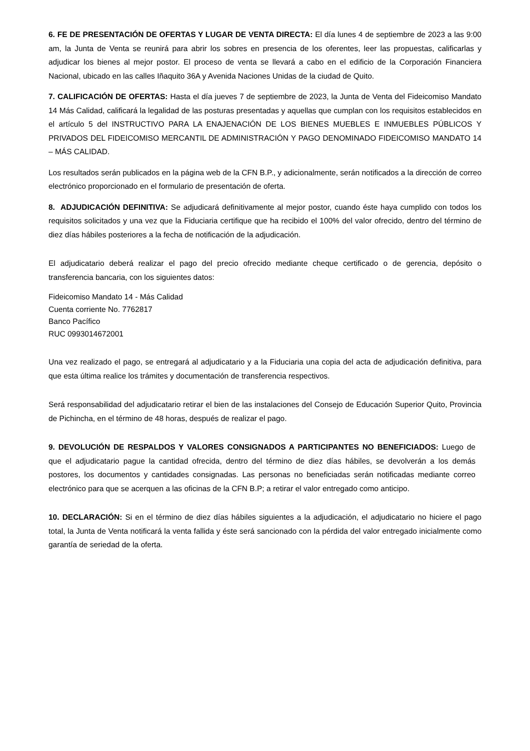6. FE DE PRESENTACIÓN DE OFERTAS Y LUGAR DE VENTA DIRECTA: El día lunes 4 de septiembre de 2023 a las 9:00 am, la Junta de Venta se reunirá para abrir los sobres en presencia de los oferentes, leer las propuestas, calificarlas y adjudicar los bienes al mejor postor. El proceso de venta se llevará a cabo en el edificio de la Corporación Financiera Nacional, ubicado en las calles Iñaquito 36A y Avenida Naciones Unidas de la ciudad de Quito.
7. CALIFICACIÓN DE OFERTAS: Hasta el día jueves 7 de septiembre de 2023, la Junta de Venta del Fideicomiso Mandato 14 Más Calidad, calificará la legalidad de las posturas presentadas y aquellas que cumplan con los requisitos establecidos en el artículo 5 del INSTRUCTIVO PARA LA ENAJENACIÓN DE LOS BIENES MUEBLES E INMUEBLES PÚBLICOS Y PRIVADOS DEL FIDEICOMISO MERCANTIL DE ADMINISTRACIÓN Y PAGO DENOMINADO FIDEICOMISO MANDATO 14 – MÁS CALIDAD.
Los resultados serán publicados en la página web de la CFN B.P., y adicionalmente, serán notificados a la dirección de correo electrónico proporcionado en el formulario de presentación de oferta.
8. ADJUDICACIÓN DEFINITIVA: Se adjudicará definitivamente al mejor postor, cuando éste haya cumplido con todos los requisitos solicitados y una vez que la Fiduciaria certifique que ha recibido el 100% del valor ofrecido, dentro del término de diez días hábiles posteriores a la fecha de notificación de la adjudicación.
El adjudicatario deberá realizar el pago del precio ofrecido mediante cheque certificado o de gerencia, depósito o transferencia bancaria, con los siguientes datos:
Fideicomiso Mandato 14 - Más Calidad
Cuenta corriente No. 7762817
Banco Pacífico
RUC 0993014672001
Una vez realizado el pago, se entregará al adjudicatario y a la Fiduciaria una copia del acta de adjudicación definitiva, para que esta última realice los trámites y documentación de transferencia respectivos.
Será responsabilidad del adjudicatario retirar el bien de las instalaciones del Consejo de Educación Superior Quito, Provincia de Pichincha, en el término de 48 horas, después de realizar el pago.
9. DEVOLUCIÓN DE RESPALDOS Y VALORES CONSIGNADOS A PARTICIPANTES NO BENEFICIADOS: Luego de que el adjudicatario pague la cantidad ofrecida, dentro del término de diez días hábiles, se devolverán a los demás postores, los documentos y cantidades consignadas. Las personas no beneficiadas serán notificadas mediante correo electrónico para que se acerquen a las oficinas de la CFN B.P; a retirar el valor entregado como anticipo.
10. DECLARACIÓN: Si en el término de diez días hábiles siguientes a la adjudicación, el adjudicatario no hiciere el pago total, la Junta de Venta notificará la venta fallida y éste será sancionado con la pérdida del valor entregado inicialmente como garantía de seriedad de la oferta.